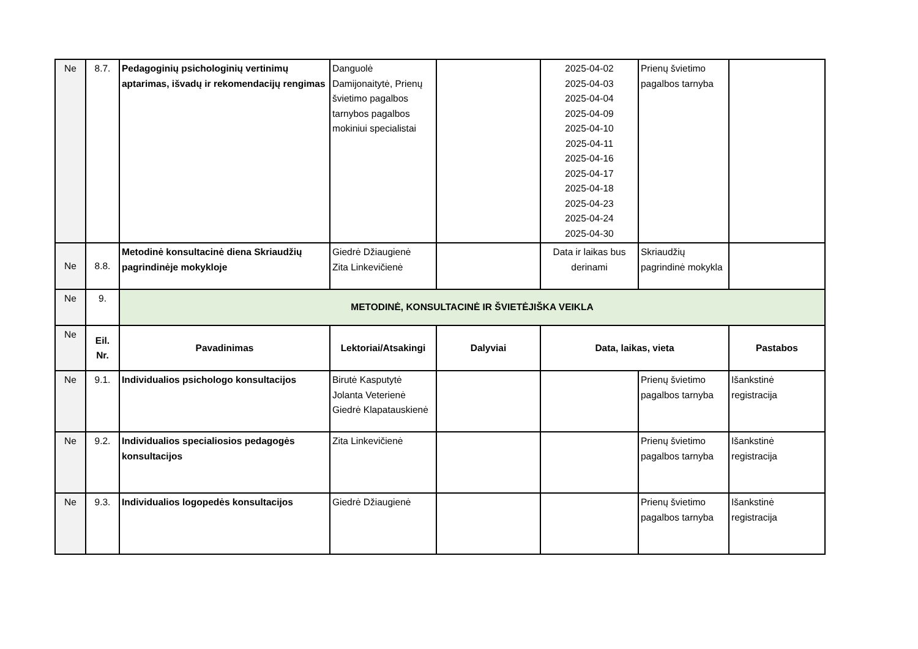| Ne | 8.7. | Pedagoginių psichologinių vertinimų aptarimas, išvadų ir rekomendacijų rengimas | Danguolė Damijonaitytė, Prienų švietimo pagalbos tarnybos pagalbos mokiniui specialistai | | 2025-04-02 2025-04-03 2025-04-04 2025-04-09 2025-04-10 2025-04-11 2025-04-16 2025-04-17 2025-04-18 2025-04-23 2025-04-24 2025-04-30 | Prienų švietimo pagalbos tarnyba | |
| Ne | 8.8. | Metodinė konsultacinė diena Skriaudžių pagrindinėje mokykloje | Giedrė Džiaugienė Zita Linkevičienė | | Data ir laikas bus derinami | Skriaudžių pagrindinė mokykla | |
| Ne | 9. | METODINĖ, KONSULTACINĖ IR ŠVIETĖJIŠKA VEIKLA | | | | | |
| Ne | Eil. Nr. | Pavadinimas | Lektoriai/Atsakingi | Dalyviai | Data, laikas, vieta | | Pastabos |
| Ne | 9.1. | Individualios psichologo konsultacijos | Birutė Kasputytė Jolanta Veterienė Giedrė Klapatauskienė | | | Prienų švietimo pagalbos tarnyba | Išankstinė registracija |
| Ne | 9.2. | Individualios specialiosios pedagogės konsultacijos | Zita Linkevičienė | | | Prienų švietimo pagalbos tarnyba | Išankstinė registracija |
| Ne | 9.3. | Individualios logopedės konsultacijos | Giedrė Džiaugienė | | | Prienų švietimo pagalbos tarnyba | Išankstinė registracija |